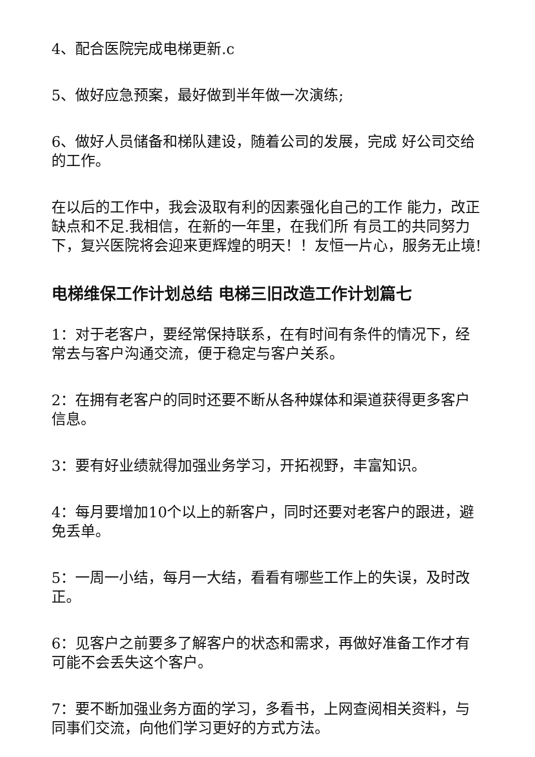4、配合医院完成电梯更新.c
5、做好应急预案，最好做到半年做一次演练;
6、做好人员储备和梯队建设，随着公司的发展，完成 好公司交给的工作。
在以后的工作中，我会汲取有利的因素强化自己的工作 能力，改正缺点和不足.我相信，在新的一年里，在我们所 有员工的共同努力下，复兴医院将会迎来更辉煌的明天！！友恒一片心，服务无止境!
电梯维保工作计划总结 电梯三旧改造工作计划篇七
1：对于老客户，要经常保持联系，在有时间有条件的情况下，经常去与客户沟通交流，便于稳定与客户关系。
2：在拥有老客户的同时还要不断从各种媒体和渠道获得更多客户信息。
3：要有好业绩就得加强业务学习，开拓视野，丰富知识。
4：每月要增加10个以上的新客户，同时还要对老客户的跟进，避免丢单。
5：一周一小结，每月一大结，看看有哪些工作上的失误，及时改正。
6：见客户之前要多了解客户的状态和需求，再做好准备工作才有可能不会丢失这个客户。
7：要不断加强业务方面的学习，多看书，上网查阅相关资料，与同事们交流，向他们学习更好的方式方法。